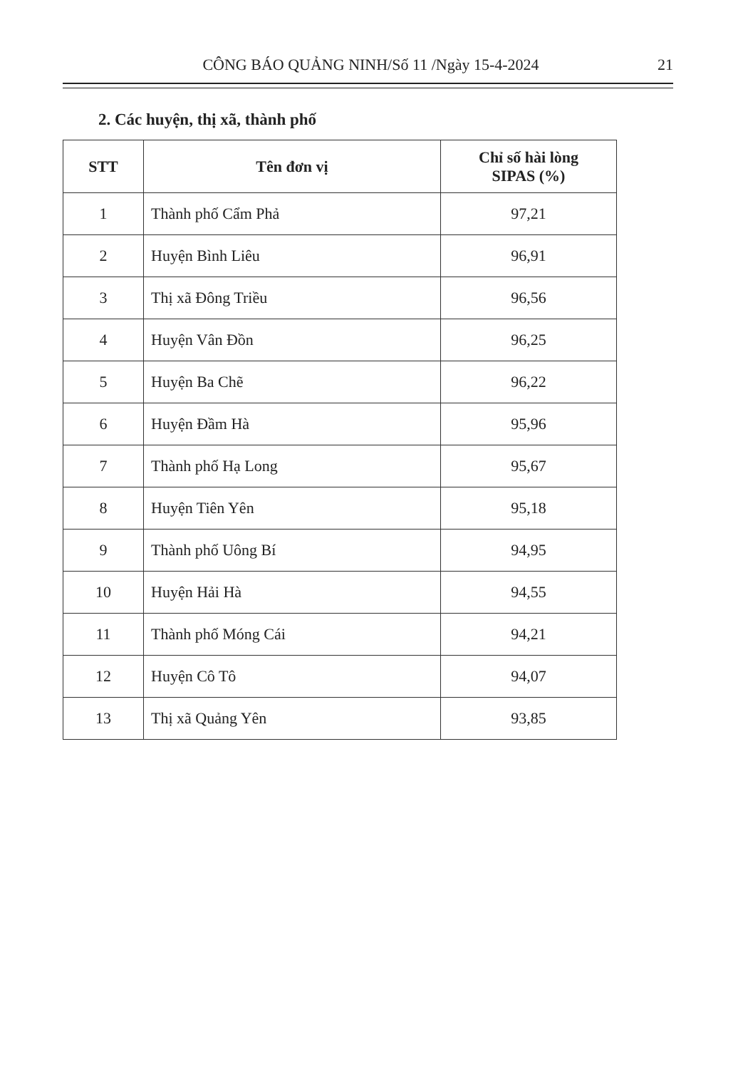CÔNG BÁO QUẢNG NINH/Số 11 /Ngày 15-4-2024 21
2. Các huyện, thị xã, thành phố
| STT | Tên đơn vị | Chỉ số hài lòng SIPAS (%) |
| --- | --- | --- |
| 1 | Thành phố Cẩm Phả | 97,21 |
| 2 | Huyện Bình Liêu | 96,91 |
| 3 | Thị xã Đông Triều | 96,56 |
| 4 | Huyện Vân Đồn | 96,25 |
| 5 | Huyện Ba Chẽ | 96,22 |
| 6 | Huyện Đầm Hà | 95,96 |
| 7 | Thành phố Hạ Long | 95,67 |
| 8 | Huyện Tiên Yên | 95,18 |
| 9 | Thành phố Uông Bí | 94,95 |
| 10 | Huyện Hải Hà | 94,55 |
| 11 | Thành phố Móng Cái | 94,21 |
| 12 | Huyện Cô Tô | 94,07 |
| 13 | Thị xã Quảng Yên | 93,85 |